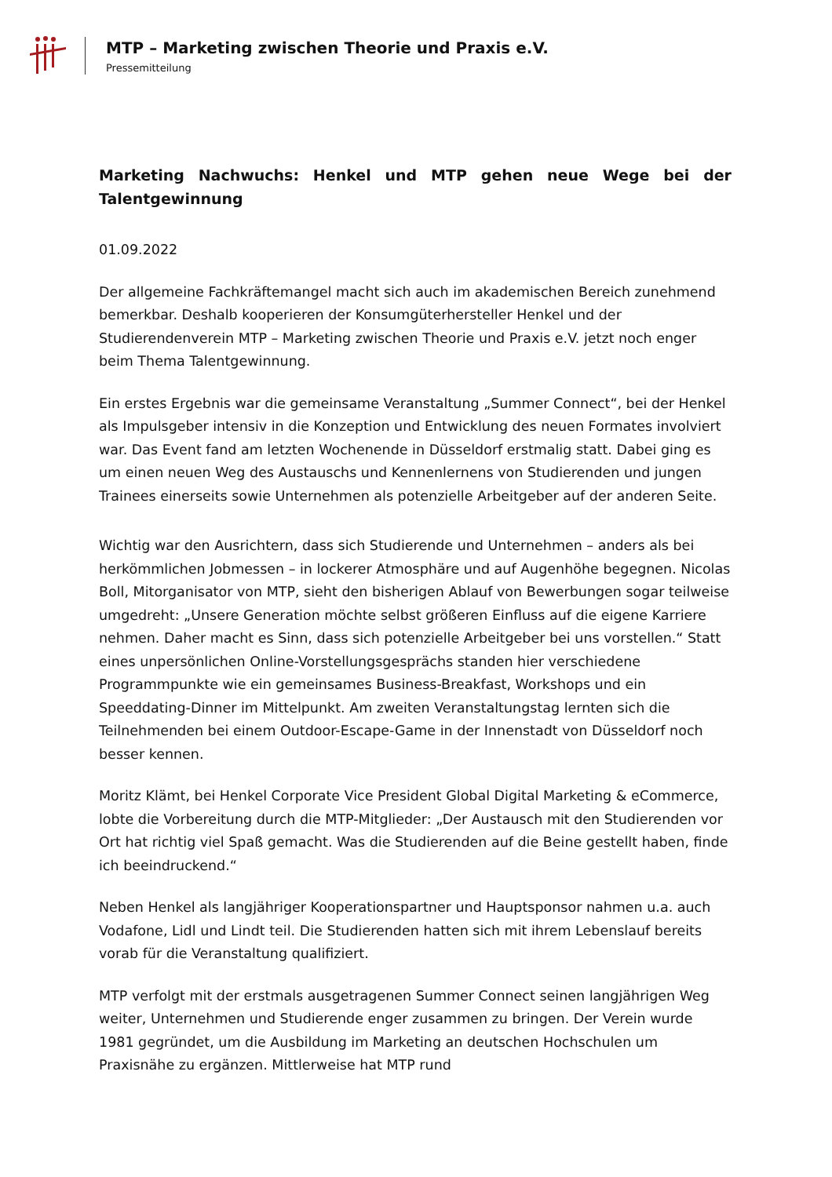MTP – Marketing zwischen Theorie und Praxis e.V.
Pressemitteilung
Marketing Nachwuchs: Henkel und MTP gehen neue Wege bei der Talentgewinnung
01.09.2022
Der allgemeine Fachkräftemangel macht sich auch im akademischen Bereich zunehmend bemerkbar. Deshalb kooperieren der Konsumgüterhersteller Henkel und der Studierendenverein MTP – Marketing zwischen Theorie und Praxis e.V. jetzt noch enger beim Thema Talentgewinnung.
Ein erstes Ergebnis war die gemeinsame Veranstaltung „Summer Connect“, bei der Henkel als Impulsgeber intensiv in die Konzeption und Entwicklung des neuen Formates involviert war. Das Event fand am letzten Wochenende in Düsseldorf erstmalig statt. Dabei ging es um einen neuen Weg des Austauschs und Kennenlernens von Studierenden und jungen Trainees einerseits sowie Unternehmen als potenzielle Arbeitgeber auf der anderen Seite.
Wichtig war den Ausrichtern, dass sich Studierende und Unternehmen – anders als bei herkömmlichen Jobmessen – in lockerer Atmosphäre und auf Augenhöhe begegnen. Nicolas Boll, Mitorganisator von MTP, sieht den bisherigen Ablauf von Bewerbungen sogar teilweise umgedreht: „Unsere Generation möchte selbst größeren Einfluss auf die eigene Karriere nehmen. Daher macht es Sinn, dass sich potenzielle Arbeitgeber bei uns vorstellen.“ Statt eines unpersönlichen Online-Vorstellungsgesprächs standen hier verschiedene Programmpunkte wie ein gemeinsames Business-Breakfast, Workshops und ein Speeddating-Dinner im Mittelpunkt. Am zweiten Veranstaltungstag lernten sich die Teilnehmenden bei einem Outdoor-Escape-Game in der Innenstadt von Düsseldorf noch besser kennen.
Moritz Klämt, bei Henkel Corporate Vice President Global Digital Marketing & eCommerce, lobte die Vorbereitung durch die MTP-Mitglieder: „Der Austausch mit den Studierenden vor Ort hat richtig viel Spaß gemacht. Was die Studierenden auf die Beine gestellt haben, finde ich beeindruckend.“
Neben Henkel als langjähriger Kooperationspartner und Hauptsponsor nahmen u.a. auch Vodafone, Lidl und Lindt teil. Die Studierenden hatten sich mit ihrem Lebenslauf bereits vorab für die Veranstaltung qualifiziert.
MTP verfolgt mit der erstmals ausgetragenen Summer Connect seinen langjährigen Weg weiter, Unternehmen und Studierende enger zusammen zu bringen. Der Verein wurde 1981 gegründet, um die Ausbildung im Marketing an deutschen Hochschulen um Praxisnähe zu ergänzen. Mittlerweise hat MTP rund